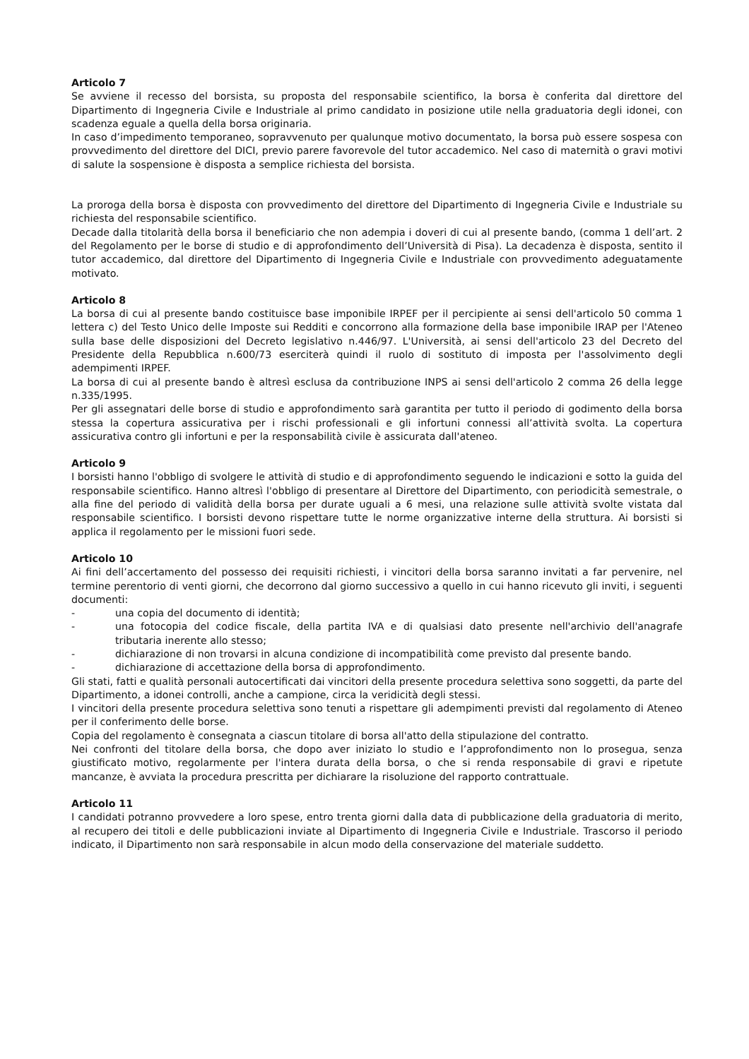Articolo 7
Se avviene il recesso del borsista, su proposta del responsabile scientifico, la borsa è conferita dal direttore del Dipartimento di Ingegneria Civile e Industriale al primo candidato in posizione utile nella graduatoria degli idonei, con scadenza eguale a quella della borsa originaria.
In caso d’impedimento temporaneo, sopravvenuto per qualunque motivo documentato, la borsa può essere sospesa con provvedimento del direttore del DICI, previo parere favorevole del tutor accademico. Nel caso di maternità o gravi motivi di salute la sospensione è disposta a semplice richiesta del borsista.
La proroga della borsa è disposta con provvedimento del direttore del Dipartimento di Ingegneria Civile e Industriale su richiesta del responsabile scientifico.
Decade dalla titolarità della borsa il beneficiario che non adempia i doveri di cui al presente bando, (comma 1 dell’art. 2 del Regolamento per le borse di studio e di approfondimento dell’Università di Pisa). La decadenza è disposta, sentito il tutor accademico, dal direttore del Dipartimento di Ingegneria Civile e Industriale con provvedimento adeguatamente motivato.
Articolo 8
La borsa di cui al presente bando costituisce base imponibile IRPEF per il percipiente ai sensi dell'articolo 50 comma 1 lettera c) del Testo Unico delle Imposte sui Redditi e concorrono alla formazione della base imponibile IRAP per l'Ateneo sulla base delle disposizioni del Decreto legislativo n.446/97. L'Università, ai sensi dell'articolo 23 del Decreto del Presidente della Repubblica n.600/73 eserciterà quindi il ruolo di sostituto di imposta per l'assolvimento degli adempimenti IRPEF.
La borsa di cui al presente bando è altresì esclusa da contribuzione INPS ai sensi dell'articolo 2 comma 26 della legge n.335/1995.
Per gli assegnatari delle borse di studio e approfondimento sarà garantita per tutto il periodo di godimento della borsa stessa la copertura assicurativa per i rischi professionali e gli infortuni connessi all’attività svolta. La copertura assicurativa contro gli infortuni e per la responsabilità civile è assicurata dall'ateneo.
Articolo 9
I borsisti hanno l'obbligo di svolgere le attività di studio e di approfondimento seguendo le indicazioni e sotto la guida del responsabile scientifico. Hanno altresì l'obbligo di presentare al Direttore del Dipartimento, con periodicità semestrale, o alla fine del periodo di validità della borsa per durate uguali a 6 mesi, una relazione sulle attività svolte vistata dal responsabile scientifico. I borsisti devono rispettare tutte le norme organizzative interne della struttura. Ai borsisti si applica il regolamento per le missioni fuori sede.
Articolo 10
Ai fini dell’accertamento del possesso dei requisiti richiesti, i vincitori della borsa saranno invitati a far pervenire, nel termine perentorio di venti giorni, che decorrono dal giorno successivo a quello in cui hanno ricevuto gli inviti, i seguenti documenti:
- una copia del documento di identità;
- una fotocopia del codice fiscale, della partita IVA e di qualsiasi dato presente nell'archivio dell'anagrafe tributaria inerente allo stesso;
- dichiarazione di non trovarsi in alcuna condizione di incompatibilità come previsto dal presente bando.
- dichiarazione di accettazione della borsa di approfondimento.
Gli stati, fatti e qualità personali autocertificati dai vincitori della presente procedura selettiva sono soggetti, da parte del Dipartimento, a idonei controlli, anche a campione, circa la veridicità degli stessi.
I vincitori della presente procedura selettiva sono tenuti a rispettare gli adempimenti previsti dal regolamento di Ateneo per il conferimento delle borse.
Copia del regolamento è consegnata a ciascun titolare di borsa all'atto della stipulazione del contratto.
Nei confronti del titolare della borsa, che dopo aver iniziato lo studio e l’approfondimento non lo prosegua, senza giustificato motivo, regolarmente per l'intera durata della borsa, o che si renda responsabile di gravi e ripetute mancanze, è avviata la procedura prescritta per dichiarare la risoluzione del rapporto contrattuale.
Articolo 11
I candidati potranno provvedere a loro spese, entro trenta giorni dalla data di pubblicazione della graduatoria di merito, al recupero dei titoli e delle pubblicazioni inviate al Dipartimento di Ingegneria Civile e Industriale. Trascorso il periodo indicato, il Dipartimento non sarà responsabile in alcun modo della conservazione del materiale suddetto.